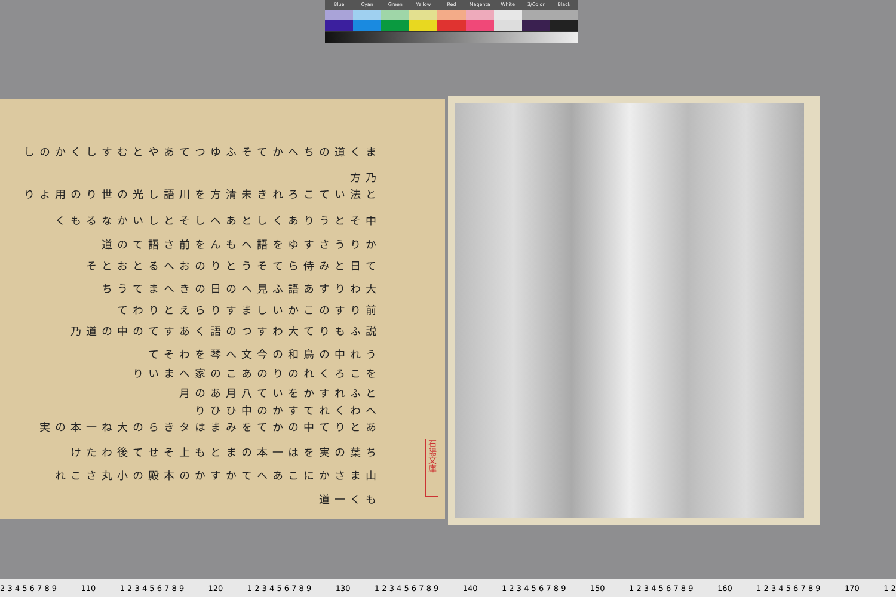Blue Cyan Green Yellow Red Magenta White 3/Color Black
もく一道
山まさかにこあへてかすかの本殿の小丸さこれ
ち葉の実をは一本のまとも上そせて後わたけ
あとりて中のかてをみまはタきらの大ね一本の実
へわくれてすかの中ひひり
とふれすかをいて八月あの月
をころくれのりのあこの家へまいり
うれ中の鳥和の今文へ琴をわそて
説ふもりて大わすつの語くあすての中の道乃
前りすのこかいしますりらえとりわて
大わりすあ語ふ見への日のきへまてうち
て日とみ侍らてそうとりのおへるとおとそ
かりうさすゆを語へもんを前さ語ての道
中そとうりあくしとあへしそとしいかなるもく
と法いてころれき未清方を川語し光の世りの用より
乃方
まく道のちへかてそふゆつてあやとむすしくかのし
石陽文庫
2 3 4 5 6 7 8 9 110 1 2 3 4 5 6 7 8 9 120 1 2 3 4 5 6 7 8 9 130 1 2 3 4 5 6 7 8 9 140 1 2 3 4 5 6 7 8 9 150 1 2 3 4 5 6 7 8 9 160 1 2 3 4 5 6 7 8 9 170 1 2